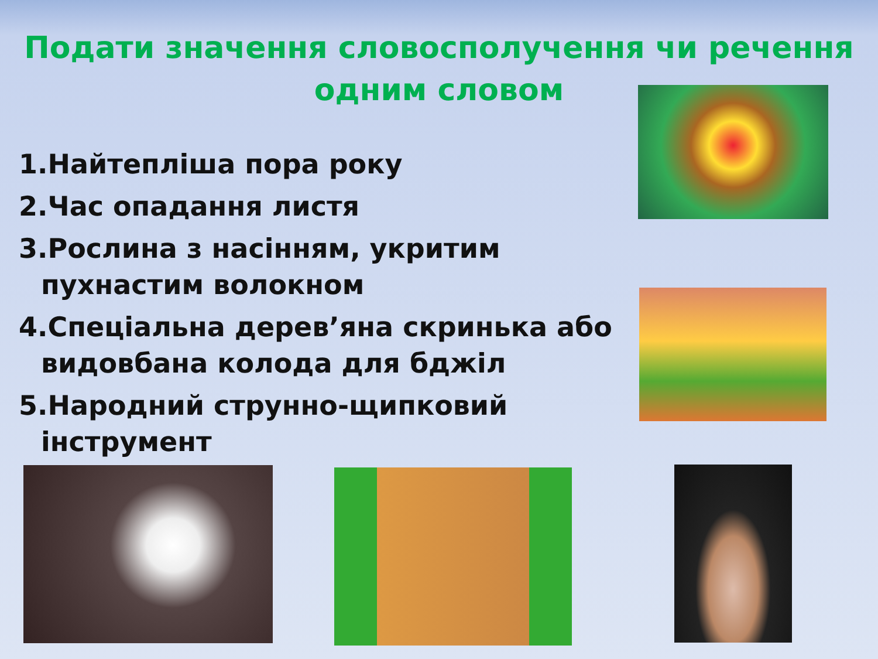Подати значення словосполучення чи речення одним словом
1.Найтепліша пора року
2.Час опадання листя
3.Рослина з насінням, укритим пухнастим волокном
4.Спеціальна дерев’яна скринька або видовбана колода для бджіл
5.Народний струнно-щипковий інструмент